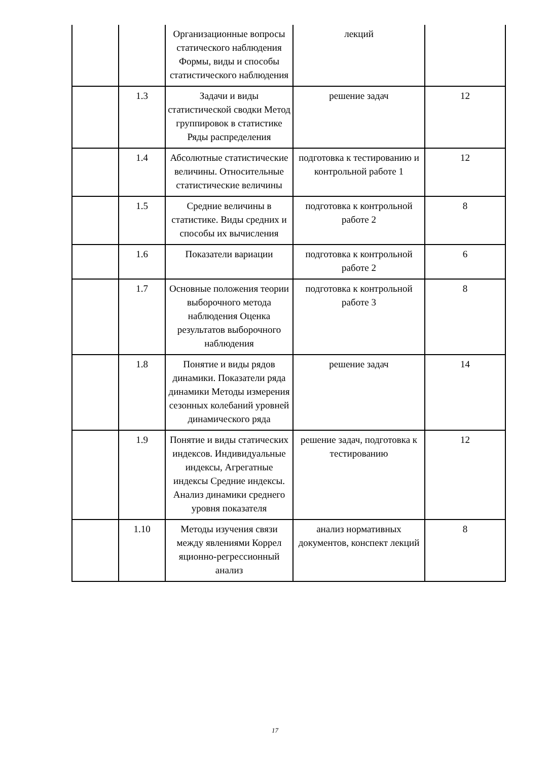| | | Организационные вопросы статического наблюдения Формы, виды и способы статистического наблюдения | лекций | |
| | 1.3 | Задачи и виды статистической сводки Метод группировок в статистике Ряды распределения | решение задач | 12 |
| | 1.4 | Абсолютные статистические величины. Относительные статистические величины | подготовка к тестированию и контрольной работе 1 | 12 |
| | 1.5 | Средние величины в статистике. Виды средних и способы их вычисления | подготовка к контрольной работе 2 | 8 |
| | 1.6 | Показатели вариации | подготовка к контрольной работе 2 | 6 |
| | 1.7 | Основные положения теории выборочного метода наблюдения Оценка результатов выборочного наблюдения | подготовка к контрольной работе 3 | 8 |
| | 1.8 | Понятие и виды рядов динамики. Показатели ряда динамики Методы измерения сезонных колебаний уровней динамического ряда | решение задач | 14 |
| | 1.9 | Понятие и виды статических индексов. Индивидуальные индексы, Агрегатные индексы Средние индексы. Анализ динамики среднего уровня показателя | решение задач, подготовка к тестированию | 12 |
| | 1.10 | Методы изучения связи между явлениями Коррел яционно-регрессионный анализ | анализ нормативных документов, конспект лекций | 8 |
17